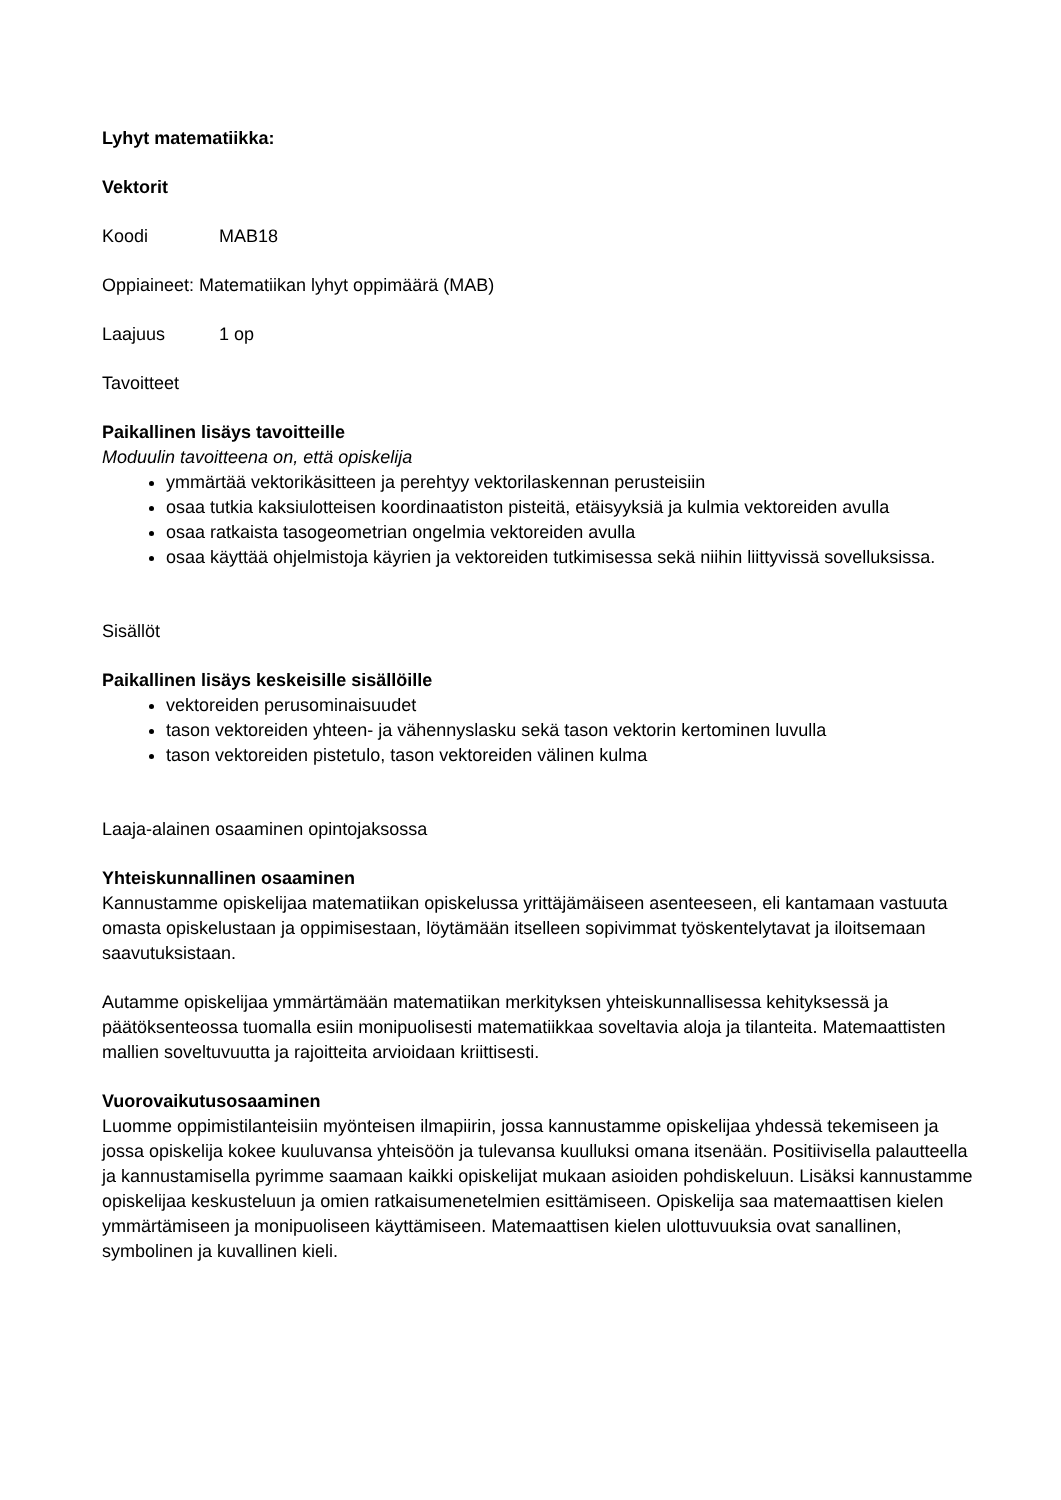Lyhyt matematiikka:
Vektorit
Koodi MAB18
Oppiaineet: Matematiikan lyhyt oppimäärä (MAB)
Laajuus 1 op
Tavoitteet
Paikallinen lisäys tavoitteille
Moduulin tavoitteena on, että opiskelija
ymmärtää vektorikäsitteen ja perehtyy vektorilaskennan perusteisiin
osaa tutkia kaksiulotteisen koordinaatiston pisteitä, etäisyyksiä ja kulmia vektoreiden avulla
osaa ratkaista tasogeometrian ongelmia vektoreiden avulla
osaa käyttää ohjelmistoja käyrien ja vektoreiden tutkimisessa sekä niihin liittyvissä sovelluksissa.
Sisällöt
Paikallinen lisäys keskeisille sisällöille
vektoreiden perusominaisuudet
tason vektoreiden yhteen- ja vähennyslasku sekä tason vektorin kertominen luvulla
tason vektoreiden pistetulo, tason vektoreiden välinen kulma
Laaja-alainen osaaminen opintojaksossa
Yhteiskunnallinen osaaminen
Kannustamme opiskelijaa matematiikan opiskelussa yrittäjämäiseen asenteeseen, eli kantamaan vastuuta omasta opiskelustaan ja oppimisestaan, löytämään itselleen sopivimmat työskentelytavat ja iloitsemaan saavutuksistaan.
Autamme opiskelijaa ymmärtämään matematiikan merkityksen yhteiskunnallisessa kehityksessä ja päätöksenteossa tuomalla esiin monipuolisesti matematiikkaa soveltavia aloja ja tilanteita. Matemaattisten mallien soveltuvuutta ja rajoitteita arvioidaan kriittisesti.
Vuorovaikutusosaaminen
Luomme oppimistilanteisiin myönteisen ilmapiirin, jossa kannustamme opiskelijaa yhdessä tekemiseen ja jossa opiskelija kokee kuuluvansa yhteisöön ja tulevansa kuulluksi omana itsenään. Positiivisella palautteella ja kannustamisella pyrimme saamaan kaikki opiskelijat mukaan asioiden pohdiskeluun. Lisäksi kannustamme opiskelijaa keskusteluun ja omien ratkaisumenetelmien esittämiseen. Opiskelija saa matemaattisen kielen ymmärtämiseen ja monipuoliseen käyttämiseen. Matemaattisen kielen ulottuvuuksia ovat sanallinen, symbolinen ja kuvallinen kieli.